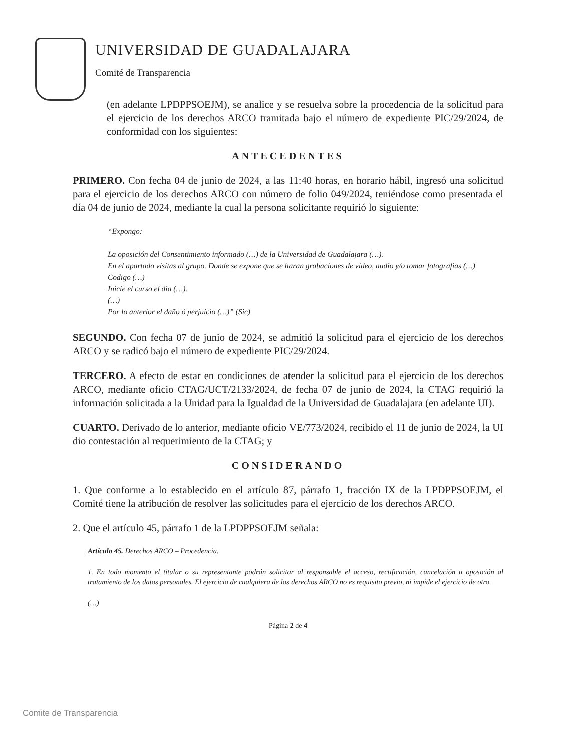UNIVERSIDAD DE GUADALAJARA
Comité de Transparencia
(en adelante LPDPPSOEJM), se analice y se resuelva sobre la procedencia de la solicitud para el ejercicio de los derechos ARCO tramitada bajo el número de expediente PIC/29/2024, de conformidad con los siguientes:
ANTECEDENTES
PRIMERO. Con fecha 04 de junio de 2024, a las 11:40 horas, en horario hábil, ingresó una solicitud para el ejercicio de los derechos ARCO con número de folio 049/2024, teniéndose como presentada el día 04 de junio de 2024, mediante la cual la persona solicitante requirió lo siguiente:
“Expongo:
La oposición del Consentimiento informado (…) de la Universidad de Guadalajara (…).
En el apartado visitas al grupo. Donde se expone que se haran grabaciones de video, audio y/o tomar fotografias (…)
Codigo (…)
Inicie el curso el dia (…).
(…)
Por lo anterior el daño ó perjuicio (…)” (Sic)
SEGUNDO. Con fecha 07 de junio de 2024, se admitió la solicitud para el ejercicio de los derechos ARCO y se radicó bajo el número de expediente PIC/29/2024.
TERCERO. A efecto de estar en condiciones de atender la solicitud para el ejercicio de los derechos ARCO, mediante oficio CTAG/UCT/2133/2024, de fecha 07 de junio de 2024, la CTAG requirió la información solicitada a la Unidad para la Igualdad de la Universidad de Guadalajara (en adelante UI).
CUARTO. Derivado de lo anterior, mediante oficio VE/773/2024, recibido el 11 de junio de 2024, la UI dio contestación al requerimiento de la CTAG; y
CONSIDERANDO
1. Que conforme a lo establecido en el artículo 87, párrafo 1, fracción IX de la LPDPPSOEJM, el Comité tiene la atribución de resolver las solicitudes para el ejercicio de los derechos ARCO.
2. Que el artículo 45, párrafo 1 de la LPDPPSOEJM señala:
Artículo 45. Derechos ARCO – Procedencia.
1. En todo momento el titular o su representante podrán solicitar al responsable el acceso, rectificación, cancelación u oposición al tratamiento de los datos personales. El ejercicio de cualquiera de los derechos ARCO no es requisito previo, ni impide el ejercicio de otro.
(…)
Página 2 de 4
Comite de Transparencia